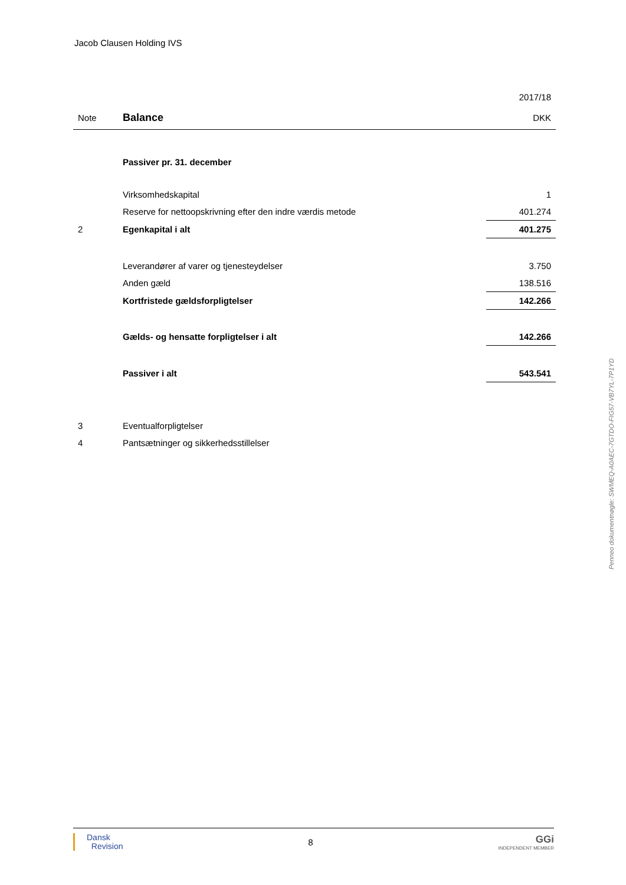Jacob Clausen Holding IVS
| | | 2017/18 |
| Note | Balance | DKK |
| | Passiver pr. 31. december | |
| | Virksomhedskapital | 1 |
| | Reserve for nettoopskrivning efter den indre værdis metode | 401.274 |
| 2 | Egenkapital i alt | 401.275 |
| | Leverandører af varer og tjenesteydelser | 3.750 |
| | Anden gæld | 138.516 |
| | Kortfristede gældsforpligtelser | 142.266 |
| | Gælds- og hensatte forpligtelser i alt | 142.266 |
| | Passiver i alt | 543.541 |
| 3 | Eventualforpligtelser | |
| 4 | Pantsætninger og sikkerhedsstillelser | |
Penneo dokumentnøgle: SWMEQ-A0AEC-7GTDO-FIG57-VB7YL-7P1YD
Dansk
Revision
8 GGi
INDEPENDENT MEMBER